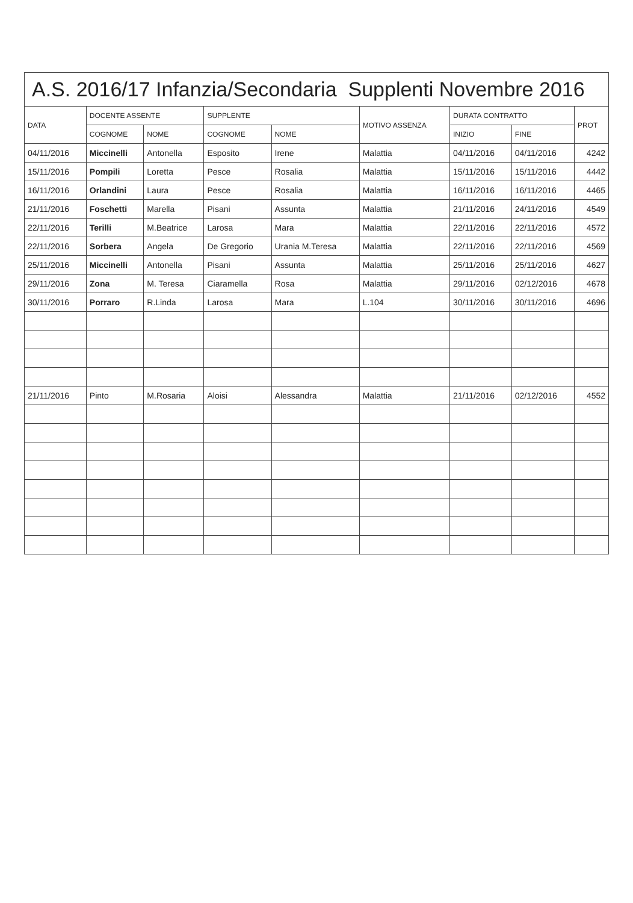A.S. 2016/17 Infanzia/Secondaria Supplenti Novembre 2016
| DATA | DOCENTE ASSENTE | | SUPPLENTE | | MOTIVO ASSENZA | DURATA CONTRATTO | | PROT |
| --- | --- | --- | --- | --- | --- | --- | --- | --- |
| | COGNOME | NOME | COGNOME | NOME | | INIZIO | FINE | |
| 04/11/2016 | Miccinelli | Antonella | Esposito | Irene | Malattia | 04/11/2016 | 04/11/2016 | 4242 |
| 15/11/2016 | Pompili | Loretta | Pesce | Rosalia | Malattia | 15/11/2016 | 15/11/2016 | 4442 |
| 16/11/2016 | Orlandini | Laura | Pesce | Rosalia | Malattia | 16/11/2016 | 16/11/2016 | 4465 |
| 21/11/2016 | Foschetti | Marella | Pisani | Assunta | Malattia | 21/11/2016 | 24/11/2016 | 4549 |
| 22/11/2016 | Terilli | M.Beatrice | Larosa | Mara | Malattia | 22/11/2016 | 22/11/2016 | 4572 |
| 22/11/2016 | Sorbera | Angela | De Gregorio | Urania M.Teresa | Malattia | 22/11/2016 | 22/11/2016 | 4569 |
| 25/11/2016 | Miccinelli | Antonella | Pisani | Assunta | Malattia | 25/11/2016 | 25/11/2016 | 4627 |
| 29/11/2016 | Zona | M. Teresa | Ciaramella | Rosa | Malattia | 29/11/2016 | 02/12/2016 | 4678 |
| 30/11/2016 | Porraro | R.Linda | Larosa | Mara | L.104 | 30/11/2016 | 30/11/2016 | 4696 |
| 21/11/2016 | Pinto | M.Rosaria | Aloisi | Alessandra | Malattia | 21/11/2016 | 02/12/2016 | 4552 |